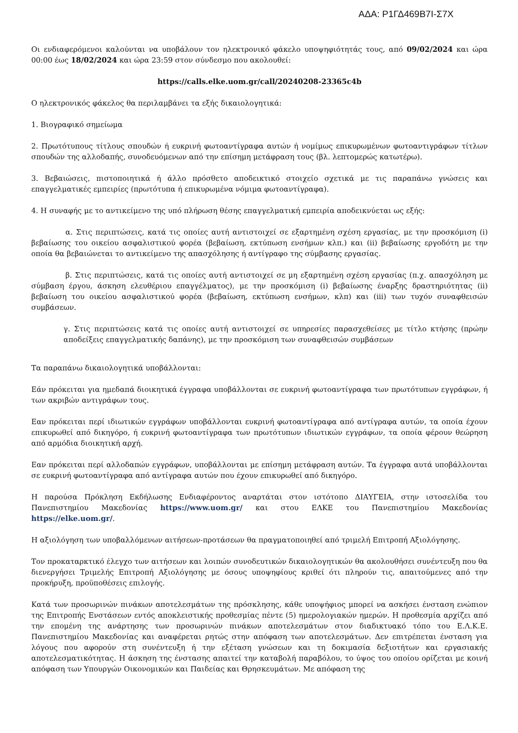ΑΔΑ: Ρ1ΓΔ469Β7Ι-Σ7Χ
Οι ενδιαφερόμενοι καλούνται να υποβάλουν τον ηλεκτρονικό φάκελο υποψηφιότητάς τους, από 09/02/2024 και ώρα 00:00 έως 18/02/2024 και ώρα 23:59 στον σύνδεσμο που ακολουθεί:
https://calls.elke.uom.gr/call/20240208-23365c4b
Ο ηλεκτρονικός φάκελος θα περιλαμβάνει τα εξής δικαιολογητικά:
1. Βιογραφικό σημείωμα
2. Πρωτότυπους τίτλους σπουδών ή ευκρινή φωτοαντίγραφα αυτών ή νομίμως επικυρωμένων φωτοαντιγράφων τίτλων σπουδών της αλλοδαπής, συνοδευόμενων από την επίσημη μετάφραση τους (βλ. λεπτομερώς κατωτέρω).
3. Βεβαιώσεις, πιστοποιητικά ή άλλο πρόσθετο αποδεικτικό στοιχείο σχετικά με τις παραπάνω γνώσεις και επαγγελματικές εμπειρίες (πρωτότυπα ή επικυρωμένα νόμιμα φωτοαντίγραφα).
4. Η συναφής με το αντικείμενο της υπό πλήρωση θέσης επαγγελματική εμπειρία αποδεικνύεται ως εξής:
α. Στις περιπτώσεις, κατά τις οποίες αυτή αντιστοιχεί σε εξαρτημένη σχέση εργασίας, με την προσκόμιση (i) βεβαίωσης του οικείου ασφαλιστικού φορέα (βεβαίωση, εκτύπωση ενσήμων κλπ.) και (ii) βεβαίωσης εργοδότη με την οποία θα βεβαιώνεται το αντικείμενο της απασχόλησης ή αντίγραφο της σύμβασης εργασίας.
β. Στις περιπτώσεις, κατά τις οποίες αυτή αντιστοιχεί σε μη εξαρτημένη σχέση εργασίας (π.χ. απασχόληση με σύμβαση έργου, άσκηση ελευθέριου επαγγέλματος), με την προσκόμιση (i) βεβαίωσης έναρξης δραστηριότητας (ii) βεβαίωση του οικείου ασφαλιστικού φορέα (βεβαίωση, εκτύπωση ενσήμων, κλπ) και (iii) των τυχόν συναφθεισών συμβάσεων.
γ. Στις περιπτώσεις κατά τις οποίες αυτή αντιστοιχεί σε υπηρεσίες παρασχεθείσες με τίτλο κτήσης (πρώην αποδείξεις επαγγελματικής δαπάνης), με την προσκόμιση των συναφθεισών συμβάσεων
Τα παραπάνω δικαιολογητικά υποβάλλονται:
Εάν πρόκειται για ημεδαπά διοικητικά έγγραφα υποβάλλονται σε ευκρινή φωτοαντίγραφα των πρωτότυπων εγγράφων, ή των ακριβών αντιγράφων τους.
Εαν πρόκειται περί ιδιωτικών εγγράφων υποβάλλονται ευκρινή φωτοαντίγραφα από αντίγραφα αυτών, τα οποία έχουν επικυρωθεί από δικηγόρο, ή ευκρινή φωτοαντίγραφα των πρωτότυπων ιδιωτικών εγγράφων, τα οποία φέρουν θεώρηση από αρμόδια διοικητική αρχή.
Εαν πρόκειται περί αλλοδαπών εγγράφων, υποβάλλονται με επίσημη μετάφραση αυτών. Τα έγγραφα αυτά υποβάλλονται σε ευκρινή φωτοαντίγραφα από αντίγραφα αυτών που έχουν επικυρωθεί από δικηγόρο.
Η παρούσα Πρόκληση Εκδήλωσης Ενδιαφέροντος αναρτάται στον ιστότοπο ΔΙΑΥΓΕΙΑ, στην ιστοσελίδα του Πανεπιστημίου Μακεδονίας https://www.uom.gr/ και στου ΕΛΚΕ του Πανεπιστημίου Μακεδονίας https://elke.uom.gr/.
Η αξιολόγηση των υποβαλλόμενων αιτήσεων-προτάσεων θα πραγματοποιηθεί από τριμελή Επιτροπή Αξιολόγησης.
Τον προκαταρκτικό έλεγχο των αιτήσεων και λοιπών συνοδευτικών δικαιολογητικών θα ακολουθήσει συνέντευξη που θα διενεργήσει Τριμελής Επιτροπή Αξιολόγησης με όσους υποψηφίους κριθεί ότι πληρούν τις, απαιτούμενες από την προκήρυξη, προϋποθέσεις επιλογής.
Κατά των προσωρινών πινάκων αποτελεσμάτων της πρόσκλησης, κάθε υποψήφιος μπορεί να ασκήσει ένσταση ενώπιον της Επιτροπής Ενστάσεων εντός αποκλειστικής προθεσμίας πέντε (5) ημερολογιακών ημερών. Η προθεσμία αρχίζει από την επομένη της ανάρτησης των προσωρινών πινάκων αποτελεσμάτων στον διαδικτυακό τόπο του Ε.Λ.Κ.Ε. Πανεπιστημίου Μακεδονίας και αναφέρεται ρητώς στην απόφαση των αποτελεσμάτων. Δεν επιτρέπεται ένσταση για λόγους που αφορούν στη συνέντευξη ή την εξέταση γνώσεων και τη δοκιμασία δεξιοτήτων και εργασιακής αποτελεσματικότητας. Η άσκηση της ένστασης απαιτεί την καταβολή παραβόλου, το ύψος του οποίου ορίζεται με κοινή απόφαση των Υπουργών Οικονομικών και Παιδείας και Θρησκευμάτων. Με απόφαση της